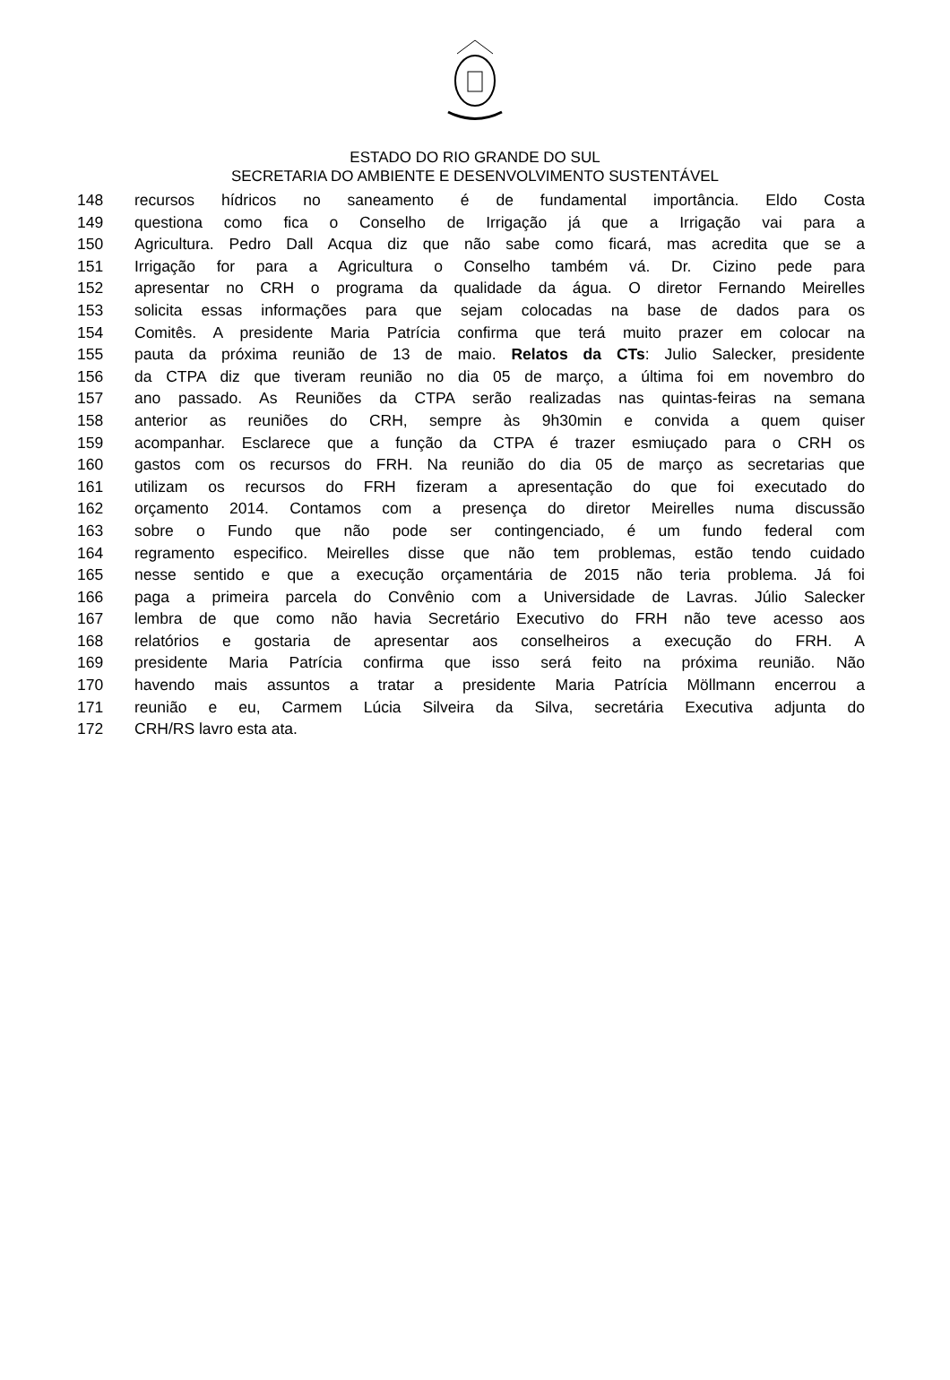ESTADO DO RIO GRANDE DO SUL
SECRETARIA DO AMBIENTE E DESENVOLVIMENTO SUSTENTÁVEL
148 recursos hídricos no saneamento é de fundamental importância. Eldo Costa
149 questiona como fica o Conselho de Irrigação já que a Irrigação vai para a
150 Agricultura. Pedro Dall Acqua diz que não sabe como ficará, mas acredita que se a
151 Irrigação for para a Agricultura o Conselho também vá. Dr. Cizino pede para
152 apresentar no CRH o programa da qualidade da água. O diretor Fernando Meirelles
153 solicita essas informações para que sejam colocadas na base de dados para os
154 Comitês. A presidente Maria Patrícia confirma que terá muito prazer em colocar na
155 pauta da próxima reunião de 13 de maio. Relatos da CTs: Julio Salecker, presidente
156 da CTPA diz que tiveram reunião no dia 05 de março, a última foi em novembro do
157 ano passado. As Reuniões da CTPA serão realizadas nas quintas-feiras na semana
158 anterior as reuniões do CRH, sempre às 9h30min e convida a quem quiser
159 acompanhar. Esclarece que a função da CTPA é trazer esmiuçado para o CRH os
160 gastos com os recursos do FRH. Na reunião do dia 05 de março as secretarias que
161 utilizam os recursos do FRH fizeram a apresentação do que foi executado do
162 orçamento 2014. Contamos com a presença do diretor Meirelles numa discussão
163 sobre o Fundo que não pode ser contingenciado, é um fundo federal com
164 regramento especifico. Meirelles disse que não tem problemas, estão tendo cuidado
165 nesse sentido e que a execução orçamentária de 2015 não teria problema. Já foi
166 paga a primeira parcela do Convênio com a Universidade de Lavras. Júlio Salecker
167 lembra de que como não havia Secretário Executivo do FRH não teve acesso aos
168 relatórios e gostaria de apresentar aos conselheiros a execução do FRH. A
169 presidente Maria Patrícia confirma que isso será feito na próxima reunião. Não
170 havendo mais assuntos a tratar a presidente Maria Patrícia Möllmann encerrou a
171 reunião e eu, Carmem Lúcia Silveira da Silva, secretária Executiva adjunta do
172 CRH/RS lavro esta ata.